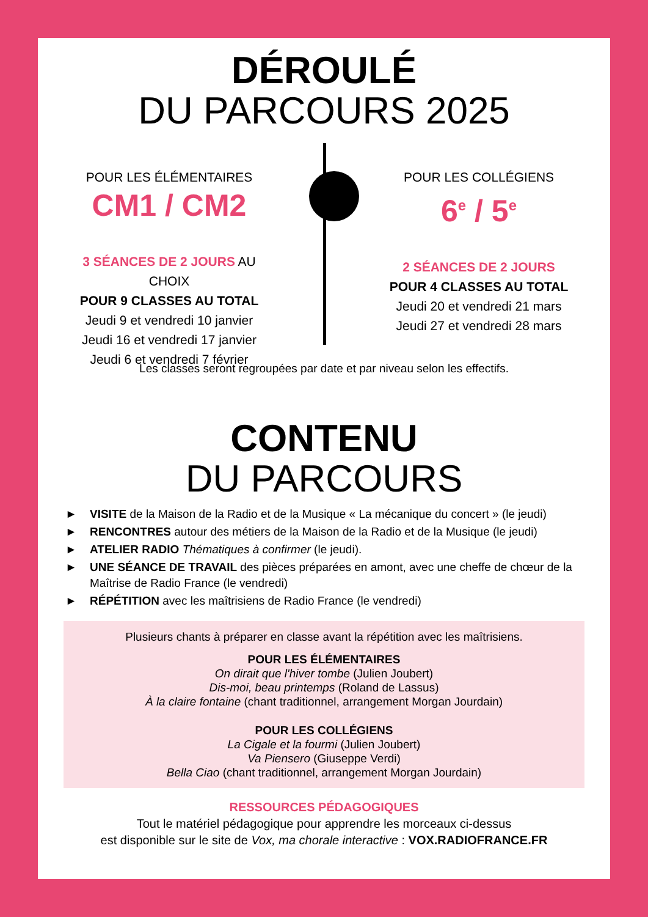DÉROULÉ
DU PARCOURS 2025
POUR LES ÉLÉMENTAIRES
CM1 / CM2
3 SÉANCES DE 2 JOURS AU CHOIX
POUR 9 CLASSES AU TOTAL
Jeudi 9 et vendredi 10 janvier
Jeudi 16 et vendredi 17 janvier
Jeudi 6 et vendredi 7 février
POUR LES COLLÉGIENS
6<sup>e</sup> / 5<sup>e</sup>
2 SÉANCES DE 2 JOURS
POUR 4 CLASSES AU TOTAL
Jeudi 20 et vendredi 21 mars
Jeudi 27 et vendredi 28 mars
Les classes seront regroupées par date et par niveau selon les effectifs.
CONTENU
DU PARCOURS
► VISITE de la Maison de la Radio et de la Musique « La mécanique du concert » (le jeudi)
► RENCONTRES autour des métiers de la Maison de la Radio et de la Musique (le jeudi)
► ATELIER RADIO Thématiques à confirmer (le jeudi).
► UNE SÉANCE DE TRAVAIL des pièces préparées en amont, avec une cheffe de chœur de la Maîtrise de Radio France (le vendredi)
► RÉPÉTITION avec les maîtrisiens de Radio France (le vendredi)
Plusieurs chants à préparer en classe avant la répétition avec les maîtrisiens.
POUR LES ÉLÉMENTAIRES
On dirait que l'hiver tombe (Julien Joubert)
Dis-moi, beau printemps (Roland de Lassus)
À la claire fontaine (chant traditionnel, arrangement Morgan Jourdain)
POUR LES COLLÉGIENS
La Cigale et la fourmi (Julien Joubert)
Va Piensero (Giuseppe Verdi)
Bella Ciao (chant traditionnel, arrangement Morgan Jourdain)
RESSOURCES PÉDAGOGIQUES
Tout le matériel pédagogique pour apprendre les morceaux ci-dessus
est disponible sur le site de Vox, ma chorale interactive : VOX.RADIOFRANCE.FR